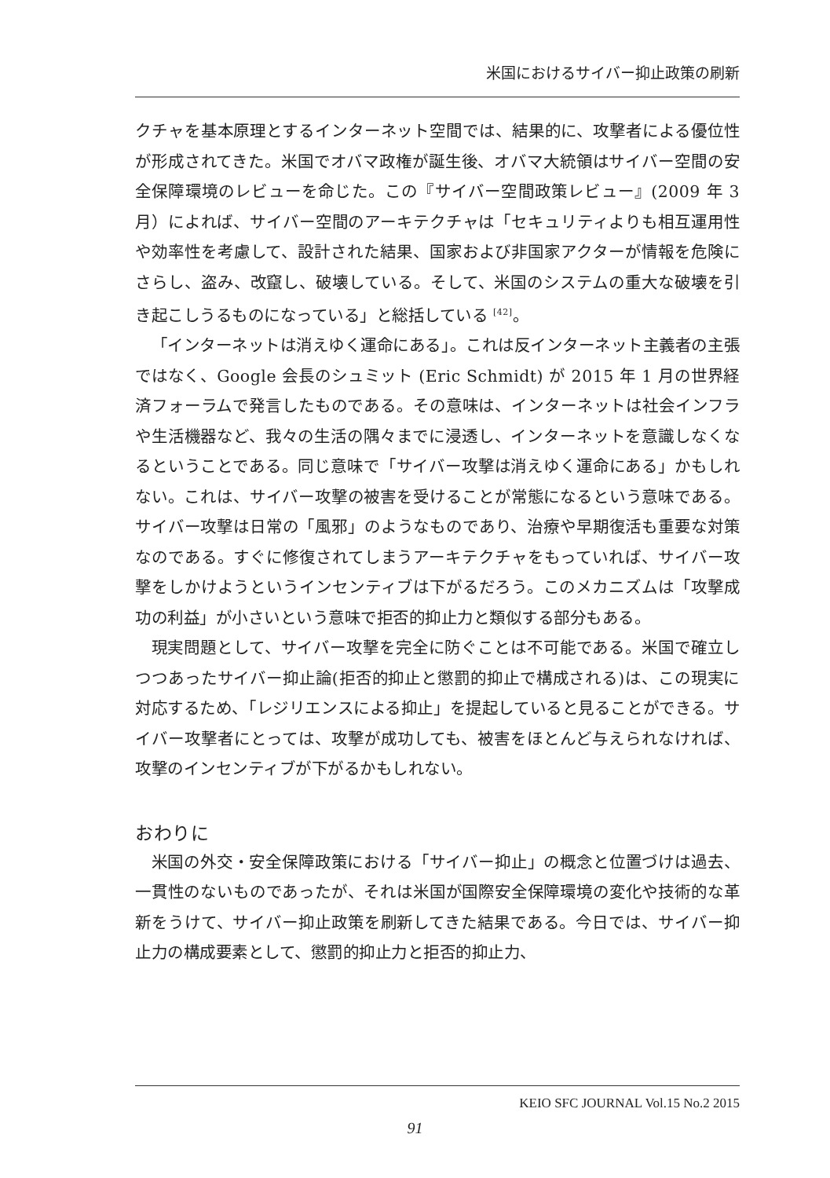米国におけるサイバー抑止政策の刷新
クチャを基本原理とするインターネット空間では、結果的に、攻撃者による優位性が形成されてきた。米国でオバマ政権が誕生後、オバマ大統領はサイバー空間の安全保障環境のレビューを命じた。この『サイバー空間政策レビュー』(2009 年 3 月）によれば、サイバー空間のアーキテクチャは「セキュリティよりも相互運用性や効率性を考慮して、設計された結果、国家および非国家アクターが情報を危険にさらし、盗み、改竄し、破壊している。そして、米国のシステムの重大な破壊を引き起こしうるものになっている」と総括している <sup>[42]</sup>。
「インターネットは消えゆく運命にある」。これは反インターネット主義者の主張ではなく、Google 会長のシュミット (Eric Schmidt) が 2015 年 1 月の世界経済フォーラムで発言したものである。その意味は、インターネットは社会インフラや生活機器など、我々の生活の隅々までに浸透し、インターネットを意識しなくなるということである。同じ意味で「サイバー攻撃は消えゆく運命にある」かもしれない。これは、サイバー攻撃の被害を受けることが常態になるという意味である。サイバー攻撃は日常の「風邪」のようなものであり、治療や早期復活も重要な対策なのである。すぐに修復されてしまうアーキテクチャをもっていれば、サイバー攻撃をしかけようというインセンティブは下がるだろう。このメカニズムは「攻撃成功の利益」が小さいという意味で拒否的抑止力と類似する部分もある。
現実問題として、サイバー攻撃を完全に防ぐことは不可能である。米国で確立しつつあったサイバー抑止論(拒否的抑止と懲罰的抑止で構成される)は、この現実に対応するため、「レジリエンスによる抑止」を提起していると見ることができる。サイバー攻撃者にとっては、攻撃が成功しても、被害をほとんど与えられなければ、攻撃のインセンティブが下がるかもしれない。
おわりに
米国の外交・安全保障政策における「サイバー抑止」の概念と位置づけは過去、一貫性のないものであったが、それは米国が国際安全保障環境の変化や技術的な革新をうけて、サイバー抑止政策を刷新してきた結果である。今日では、サイバー抑止力の構成要素として、懲罰的抑止力と拒否的抑止力、
KEIO SFC JOURNAL Vol.15 No.2 2015
91